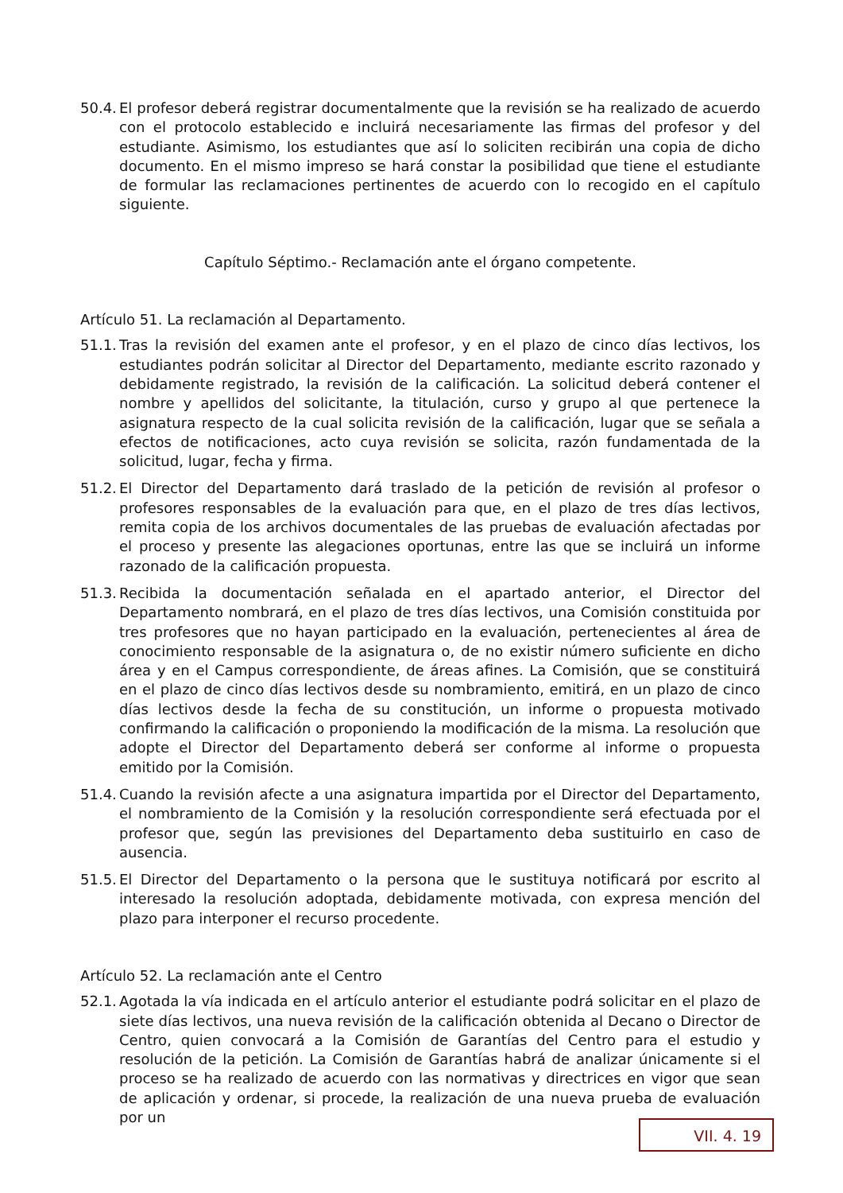50.4. El profesor deberá registrar documentalmente que la revisión se ha realizado de acuerdo con el protocolo establecido e incluirá necesariamente las firmas del profesor y del estudiante. Asimismo, los estudiantes que así lo soliciten recibirán una copia de dicho documento. En el mismo impreso se hará constar la posibilidad que tiene el estudiante de formular las reclamaciones pertinentes de acuerdo con lo recogido en el capítulo siguiente.
Capítulo Séptimo.- Reclamación ante el órgano competente.
Artículo 51. La reclamación al Departamento.
51.1. Tras la revisión del examen ante el profesor, y en el plazo de cinco días lectivos, los estudiantes podrán solicitar al Director del Departamento, mediante escrito razonado y debidamente registrado, la revisión de la calificación. La solicitud deberá contener el nombre y apellidos del solicitante, la titulación, curso y grupo al que pertenece la asignatura respecto de la cual solicita revisión de la calificación, lugar que se señala a efectos de notificaciones, acto cuya revisión se solicita, razón fundamentada de la solicitud, lugar, fecha y firma.
51.2. El Director del Departamento dará traslado de la petición de revisión al profesor o profesores responsables de la evaluación para que, en el plazo de tres días lectivos, remita copia de los archivos documentales de las pruebas de evaluación afectadas por el proceso y presente las alegaciones oportunas, entre las que se incluirá un informe razonado de la calificación propuesta.
51.3. Recibida la documentación señalada en el apartado anterior, el Director del Departamento nombrará, en el plazo de tres días lectivos, una Comisión constituida por tres profesores que no hayan participado en la evaluación, pertenecientes al área de conocimiento responsable de la asignatura o, de no existir número suficiente en dicho área y en el Campus correspondiente, de áreas afines. La Comisión, que se constituirá en el plazo de cinco días lectivos desde su nombramiento, emitirá, en un plazo de cinco días lectivos desde la fecha de su constitución, un informe o propuesta motivado confirmando la calificación o proponiendo la modificación de la misma. La resolución que adopte el Director del Departamento deberá ser conforme al informe o propuesta emitido por la Comisión.
51.4. Cuando la revisión afecte a una asignatura impartida por el Director del Departamento, el nombramiento de la Comisión y la resolución correspondiente será efectuada por el profesor que, según las previsiones del Departamento deba sustituirlo en caso de ausencia.
51.5. El Director del Departamento o la persona que le sustituya notificará por escrito al interesado la resolución adoptada, debidamente motivada, con expresa mención del plazo para interponer el recurso procedente.
Artículo 52. La reclamación ante el Centro
52.1. Agotada la vía indicada en el artículo anterior el estudiante podrá solicitar en el plazo de siete días lectivos, una nueva revisión de la calificación obtenida al Decano o Director de Centro, quien convocará a la Comisión de Garantías del Centro para el estudio y resolución de la petición. La Comisión de Garantías habrá de analizar únicamente si el proceso se ha realizado de acuerdo con las normativas y directrices en vigor que sean de aplicación y ordenar, si procede, la realización de una nueva prueba de evaluación por un
VII. 4. 19